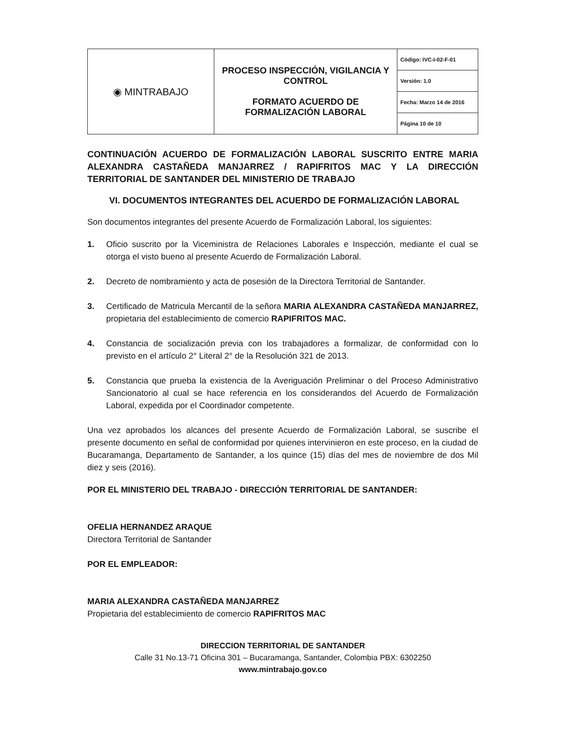| ◉ MINTRABAJO | PROCESO INSPECCIÓN, VIGILANCIA Y CONTROL FORMATO ACUERDO DE FORMALIZACIÓN LABORAL | Código: IVC-I-02-F-01 |
| | | Versión: 1.0 |
| | | Fecha: Marzo 14 de 2016 |
| | | Página 10 de 10 |
CONTINUACIÓN ACUERDO DE FORMALIZACIÓN LABORAL SUSCRITO ENTRE MARIA ALEXANDRA CASTAÑEDA MANJARREZ / RAPIFRITOS MAC Y LA DIRECCIÓN TERRITORIAL DE SANTANDER DEL MINISTERIO DE TRABAJO
VI. DOCUMENTOS INTEGRANTES DEL ACUERDO DE FORMALIZACIÓN LABORAL
Son documentos integrantes del presente Acuerdo de Formalización Laboral, los siguientes:
1. Oficio suscrito por la Viceministra de Relaciones Laborales e Inspección, mediante el cual se otorga el visto bueno al presente Acuerdo de Formalización Laboral.
2. Decreto de nombramiento y acta de posesión de la Directora Territorial de Santander.
3. Certificado de Matricula Mercantil de la señora MARIA ALEXANDRA CASTAÑEDA MANJARREZ, propietaria del establecimiento de comercio RAPIFRITOS MAC.
4. Constancia de socialización previa con los trabajadores a formalizar, de conformidad con lo previsto en el artículo 2° Literal 2° de la Resolución 321 de 2013.
5. Constancia que prueba la existencia de la Averiguación Preliminar o del Proceso Administrativo Sancionatorio al cual se hace referencia en los considerandos del Acuerdo de Formalización Laboral, expedida por el Coordinador competente.
Una vez aprobados los alcances del presente Acuerdo de Formalización Laboral, se suscribe el presente documento en señal de conformidad por quienes intervinieron en este proceso, en la ciudad de Bucaramanga, Departamento de Santander, a los quince (15) días del mes de noviembre de dos Mil diez y seis (2016).
POR EL MINISTERIO DEL TRABAJO - DIRECCIÓN TERRITORIAL DE SANTANDER:
OFELIA HERNANDEZ ARAQUE
Directora Territorial de Santander
POR EL EMPLEADOR:
MARIA ALEXANDRA CASTAÑEDA MANJARREZ
Propietaria del establecimiento de comercio RAPIFRITOS MAC
DIRECCION TERRITORIAL DE SANTANDER
Calle 31 No.13-71 Oficina 301 – Bucaramanga, Santander, Colombia PBX: 6302250
www.mintrabajo.gov.co